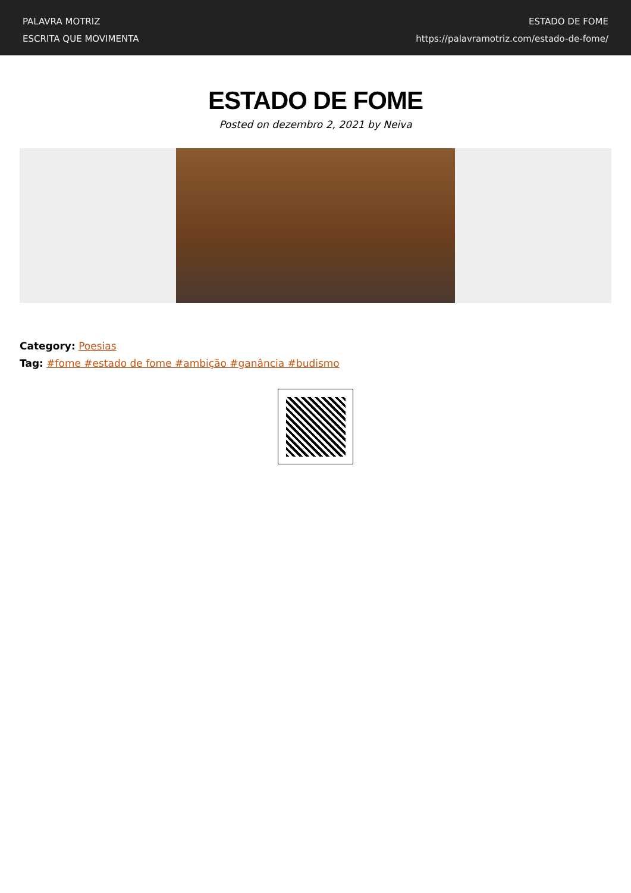PALAVRA MOTRIZ
ESCRITA QUE MOVIMENTA
ESTADO DE FOME
https://palavramotriz.com/estado-de-fome/
ESTADO DE FOME
Posted on dezembro 2, 2021 by Neiva
Category: Poesias
Tag: #fome #estado de fome #ambição #ganância #budismo